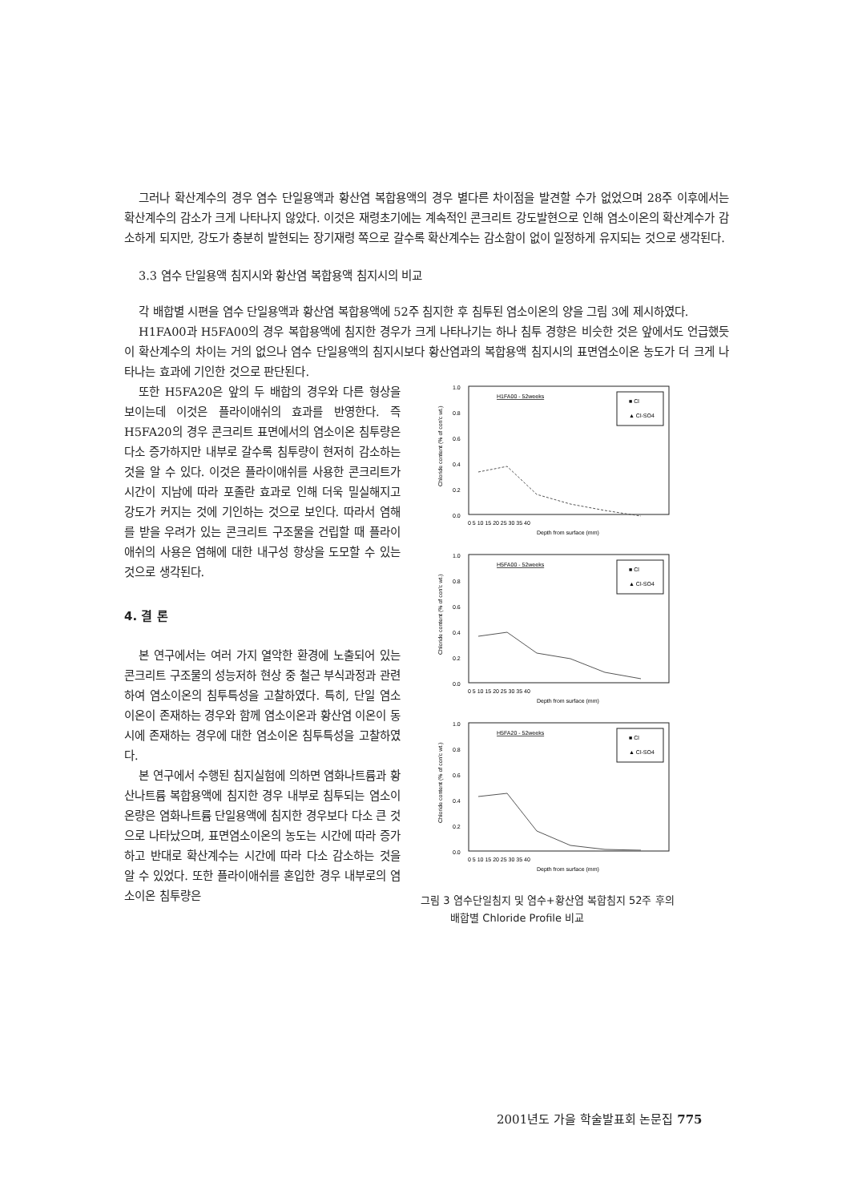그러나 확산계수의 경우 염수 단일용액과 황산염 복합용액의 경우 별다른 차이점을 발견할 수가 없었으며 28주 이후에서는 확산계수의 감소가 크게 나타나지 않았다. 이것은 재령초기에는 계속적인 콘크리트 강도발현으로 인해 염소이온의 확산계수가 감소하게 되지만, 강도가 충분히 발현되는 장기재령 쪽으로 갈수록 확산계수는 감소함이 없이 일정하게 유지되는 것으로 생각된다.
3.3 염수 단일용액 침지시와 황산염 복합용액 침지시의 비교
각 배합별 시편을 염수 단일용액과 황산염 복합용액에 52주 침지한 후 침투된 염소이온의 양을 그림 3에 제시하였다.
H1FA00과 H5FA00의 경우 복합용액에 침지한 경우가 크게 나타나기는 하나 침투 경향은 비슷한 것은 앞에서도 언급했듯이 확산계수의 차이는 거의 없으나 염수 단일용액의 침지시보다 황산염과의 복합용액 침지시의 표면염소이온 농도가 더 크게 나타나는 효과에 기인한 것으로 판단된다.
또한 H5FA20은 앞의 두 배합의 경우와 다른 형상을 보이는데 이것은 플라이애쉬의 효과를 반영한다. 즉 H5FA20의 경우 콘크리트 표면에서의 염소이온 침투량은 다소 증가하지만 내부로 갈수록 침투량이 현저히 감소하는 것을 알 수 있다. 이것은 플라이애쉬를 사용한 콘크리트가 시간이 지남에 따라 포졸란 효과로 인해 더욱 밀실해지고 강도가 커지는 것에 기인하는 것으로 보인다. 따라서 염해를 받을 우려가 있는 콘크리트 구조물을 건립할 때 플라이애쉬의 사용은 염해에 대한 내구성 향상을 도모할 수 있는 것으로 생각된다.
4. 결 론
본 연구에서는 여러 가지 열악한 환경에 노출되어 있는 콘크리트 구조물의 성능저하 현상 중 철근 부식과정과 관련하여 염소이온의 침투특성을 고찰하였다. 특히, 단일 염소이온이 존재하는 경우와 함께 염소이온과 황산염 이온이 동시에 존재하는 경우에 대한 염소이온 침투특성을 고찰하였다.
본 연구에서 수행된 침지실험에 의하면 염화나트륨과 황산나트륨 복합용액에 침지한 경우 내부로 침투되는 염소이온량은 염화나트륨 단일용액에 침지한 경우보다 다소 큰 것으로 나타났으며, 표면염소이온의 농도는 시간에 따라 증가하고 반대로 확산계수는 시간에 따라 다소 감소하는 것을 알 수 있었다. 또한 플라이애쉬를 혼입한 경우 내부로의 염소이온 침투량은
1.0
0.8
0.6
0.4
0.2
0.0
H1FA00 - 52weeks
■ Cl
▲ Cl-SO4
0 5 10 15 20 25 30 35 40
Depth from surface (mm)
Chloride content (% of con'c wt.)
1.0
0.8
0.6
0.4
0.2
0.0
H5FA00 - 52weeks
■ Cl
▲ Cl-SO4
0 5 10 15 20 25 30 35 40
Depth from surface (mm)
Chloride content (% of con'c wt.)
1.0
0.8
0.6
0.4
0.2
0.0
H5FA20 - 52weeks
■ Cl
▲ Cl-SO4
0 5 10 15 20 25 30 35 40
Depth from surface (mm)
Chloride content (% of con'c wt.)
그림 3 염수단일침지 및 염수+황산염 복합침지 52주 후의
배합별 Chloride Profile 비교
2001년도 가을 학술발표회 논문집 775